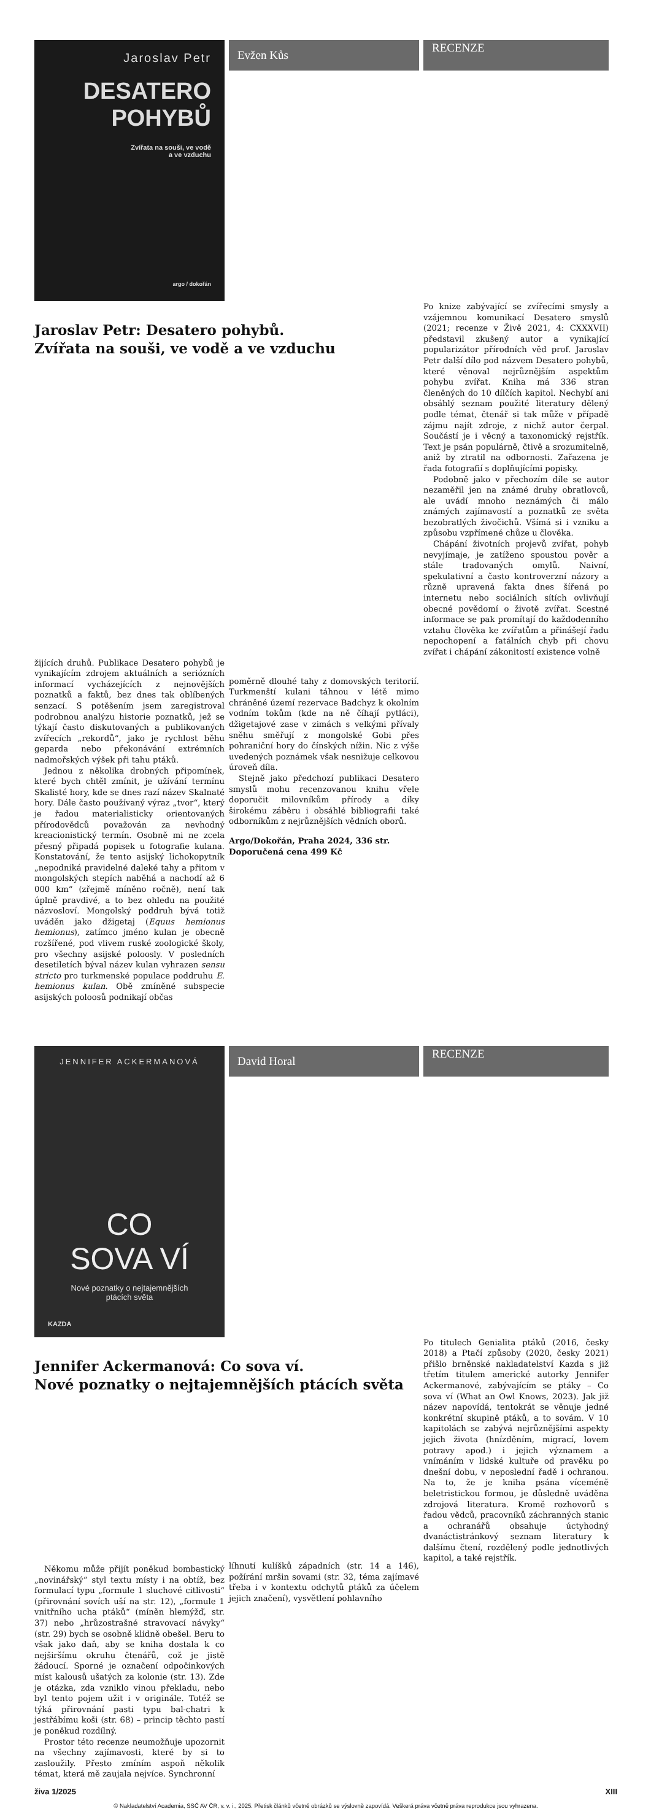Evžen Kůs
RECENZE
Jaroslav Petr
DESATERO
POHYBŮ
Zvířata na souši, ve vodě
a ve vzduchu
argo / dokořán
Jaroslav Petr: Desatero pohybů.
Zvířata na souši, ve vodě a ve vzduchu
Po knize zabývající se zvířecími smysly a vzájemnou komunikací Desatero smyslů (2021; recenze v Živě 2021, 4: CXXXVII) představil zkušený autor a vynikající popularizátor přírodních věd prof. Jaroslav Petr další dílo pod názvem Desatero pohybů, které věnoval nejrůznějším aspektům pohybu zvířat. Kniha má 336 stran členěných do 10 dílčích kapitol. Nechybí ani obsáhlý seznam použité literatury dělený podle témat, čtenář si tak může v případě zájmu najít zdroje, z nichž autor čerpal. Součástí je i věcný a taxonomický rejstřík. Text je psán populárně, čtivě a srozumitelně, aniž by ztratil na odbornosti. Zařazena je řada fotografií s doplňujícími popisky.
Podobně jako v přechozím díle se autor nezaměřil jen na známé druhy obratlovců, ale uvádí mnoho neznámých či málo známých zajímavostí a poznatků ze světa bezobratlých živočichů. Všímá si i vzniku a způsobu vzpřímené chůze u člověka.
Chápání životních projevů zvířat, pohyb nevyjímaje, je zatíženo spoustou pověr a stále tradovaných omylů. Naivní, spekulativní a často kontroverzní názory a různě upravená fakta dnes šířená po internetu nebo sociálních sítích ovlivňují obecné povědomí o životě zvířat. Scestné informace se pak promítají do každodenního vztahu člověka ke zvířatům a přinášejí řadu nepochopení a fatálních chyb při chovu zvířat i chápání zákonitostí existence volně
žijících druhů. Publikace Desatero pohybů je vynikajícím zdrojem aktuálních a seriózních informací vycházejících z nejnovějších poznatků a faktů, bez dnes tak oblíbených senzací. S potěšením jsem zaregistroval podrobnou analýzu historie poznatků, jež se týkají často diskutovaných a publikovaných zvířecích „rekordů“, jako je rychlost běhu geparda nebo překonávání extrémních nadmořských výšek při tahu ptáků.
Jednou z několika drobných připomínek, které bych chtěl zmínit, je užívání termínu Skalisté hory, kde se dnes razí název Skalnaté hory. Dále často používaný výraz „tvor“, který je řadou materialisticky orientovaných přírodovědců považován za nevhodný kreacionistický termín. Osobně mi ne zcela přesný připadá popisek u fotografie kulana. Konstatování, že tento asijský lichokopytník „nepodniká pravidelné daleké tahy a přitom v mongolských stepích naběhá a nachodí až 6 000 km“ (zřejmě míněno ročně), není tak úplně pravdivé, a to bez ohledu na použité názvosloví. Mongolský poddruh bývá totiž uváděn jako džigetaj (Equus hemionus hemionus), zatímco jméno kulan je obecně rozšířené, pod vlivem ruské zoologické školy, pro všechny asijské poloosly. V posledních desetiletích býval název kulan vyhrazen sensu stricto pro turkmenské populace poddruhu E. hemionus kulan. Obě zmíněné subspecie asijských poloosů podnikají občas
poměrně dlouhé tahy z domovských teritorií. Turkmenští kulani táhnou v létě mimo chráněné území rezervace Badchyz k okolním vodním tokům (kde na ně číhají pytláci), džigetajové zase v zimách s velkými přívaly sněhu směřují z mongolské Gobi přes pohraniční hory do čínských nížin. Nic z výše uvedených poznámek však nesnižuje celkovou úroveň díla.
Stejně jako předchozí publikaci Desatero smyslů mohu recenzovanou knihu vřele doporučit milovníkům přírody a díky širokému záběru i obsáhlé bibliografii také odborníkům z nejrůznějších vědních oborů.
Argo/Dokořán, Praha 2024, 336 str.
Doporučená cena 499 Kč
David Horal
RECENZE
JENNIFER ACKERMANOVÁ
CO
SOVA VÍ
Nové poznatky o nejtajemnějších
ptácích světa
KAZDA
Jennifer Ackermanová: Co sova ví.
Nové poznatky o nejtajemnějších ptácích světa
Po titulech Genialita ptáků (2016, česky 2018) a Ptačí způsoby (2020, česky 2021) přišlo brněnské nakladatelství Kazda s již třetím titulem americké autorky Jennifer Ackermanové, zabývajícím se ptáky – Co sova ví (What an Owl Knows, 2023). Jak již název napovídá, tentokrát se věnuje jedné konkrétní skupině ptáků, a to sovám. V 10 kapitolách se zabývá nejrůznějšími aspekty jejich života (hnízděním, migrací, lovem potravy apod.) i jejich významem a vnímáním v lidské kultuře od pravěku po dnešní dobu, v neposlední řadě i ochranou. Na to, že je kniha psána víceméně beletristickou formou, je důsledně uváděna zdrojová literatura. Kromě rozhovorů s řadou vědců, pracovníků záchranných stanic a ochranářů obsahuje úctyhodný dvanáctistránkový seznam literatury k dalšímu čtení, rozdělený podle jednotlivých kapitol, a také rejstřík.
Někomu může přijít poněkud bombastický „novinářský“ styl textu místy i na obtíž, bez formulací typu „formule 1 sluchové citlivosti“ (přirovnání sovích uší na str. 12), „formule 1 vnitřního ucha ptáků“ (míněn hlemýžď, str. 37) nebo „hrůzostrašné stravovací návyky“ (str. 29) bych se osobně klidně obešel. Beru to však jako daň, aby se kniha dostala k co nejširšímu okruhu čtenářů, což je jistě žádoucí. Sporné je označení odpočinkových míst kalousů ušatých za kolonie (str. 13). Zde je otázka, zda vzniklo vinou překladu, nebo byl tento pojem užit i v originále. Totéž se týká přirovnání pasti typu bal-chatri k jestřábímu koši (str. 68) – princip těchto pastí je poněkud rozdílný.
Prostor této recenze neumožňuje upozornit na všechny zajímavosti, které by si to zasloužily. Přesto zmíním aspoň několik témat, která mě zaujala nejvíce. Synchronní
líhnutí kulíšků západních (str. 14 a 146), požírání mršin sovami (str. 32, téma zajímavé třeba i v kontextu odchytů ptáků za účelem jejich značení), vysvětlení pohlavního
živa 1/2025 XIII
© Nakladatelství Academia, SSČ AV ČR, v. v. i., 2025. Přetisk článků včetně obrázků se výslovně zapovídá. Veškerá práva včetně práva reprodukce jsou vyhrazena.